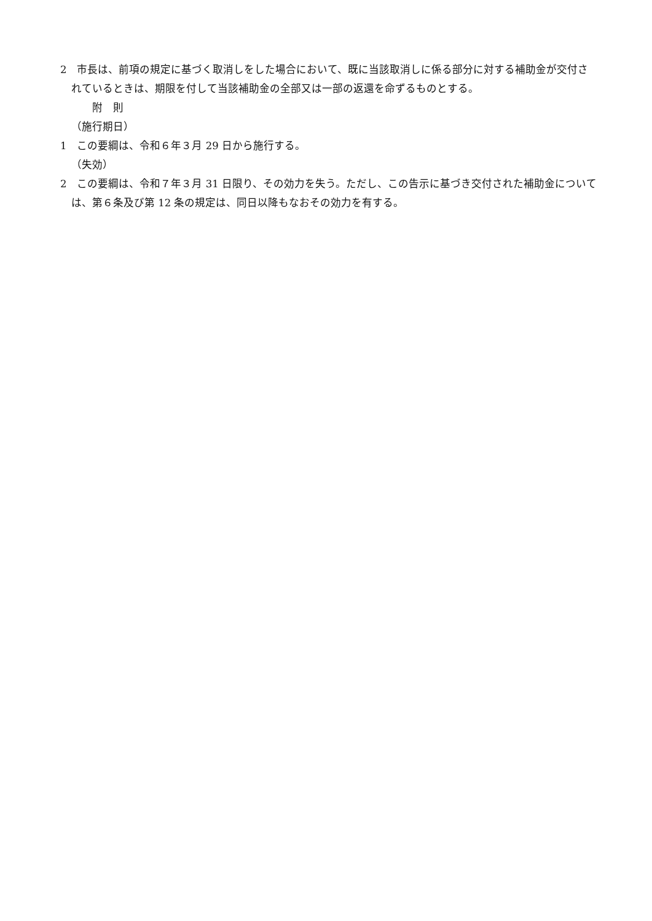2　市長は、前項の規定に基づく取消しをした場合において、既に当該取消しに係る部分に対する補助金が交付されているときは、期限を付して当該補助金の全部又は一部の返還を命ずるものとする。
附　則
（施行期日）
1　この要綱は、令和６年３月 29 日から施行する。
（失効）
2　この要綱は、令和７年３月 31 日限り、その効力を失う。ただし、この告示に基づき交付された補助金については、第６条及び第 12 条の規定は、同日以降もなおその効力を有する。